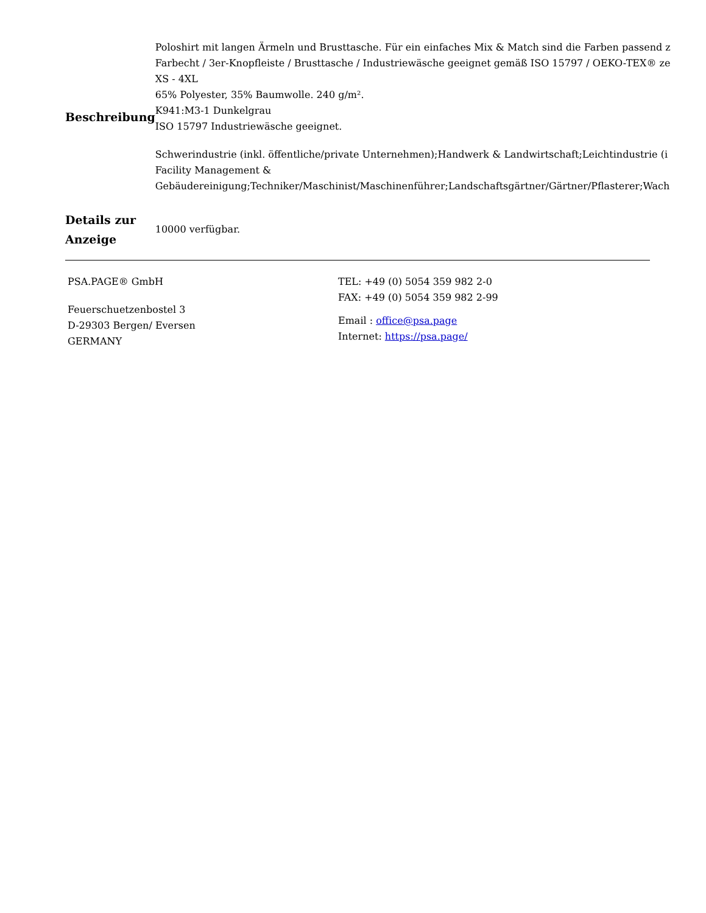| Beschreibung | Poloshirt mit langen Ärmeln und Brusttasche. Für ein einfaches Mix & Match sind die Farben passend z Farbecht / 3er-Knopfleiste / Brusttasche / Industriewäsche geeignet gemäß ISO 15797 / OEKO-TEX® ze XS - 4XL 65% Polyester, 35% Baumwolle. 240 g/m². K941:M3-1 Dunkelgrau ISO 15797 Industriewäsche geeignet. Schwerindustrie (inkl. öffentliche/private Unternehmen);Handwerk & Landwirtschaft;Leichtindustrie (i Facility Management & Gebäudereinigung;Techniker/Maschinist/Maschinenführer;Landschaftsgärtner/Gärtner/Pflasterer;Wach |
| Details zur Anzeige | 10000 verfügbar. |
PSA.PAGE® GmbH
Feuerschuetzenbostel 3
D-29303 Bergen/ Eversen
GERMANY
TEL: +49 (0) 5054 359 982 2-0
FAX: +49 (0) 5054 359 982 2-99
Email : office@psa.page
Internet: https://psa.page/